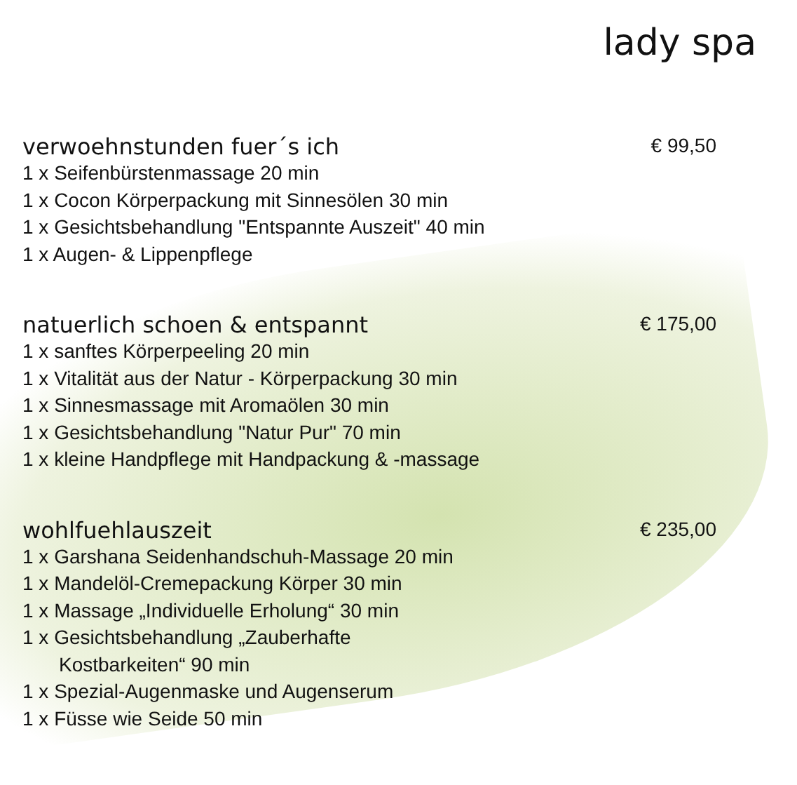lady spa
verwoehnstunden fuer´s ich
€ 99,50
1 x Seifenbürstenmassage 20 min
1 x Cocon Körperpackung mit Sinnesölen 30 min
1 x Gesichtsbehandlung "Entspannte Auszeit" 40 min
1 x Augen- & Lippenpflege
natuerlich schoen & entspannt
€ 175,00
1 x sanftes Körperpeeling 20 min
1 x Vitalität aus der Natur - Körperpackung 30 min
1 x Sinnesmassage mit Aromaölen 30 min
1 x Gesichtsbehandlung "Natur Pur" 70 min
1 x kleine Handpflege mit Handpackung & -massage
wohlfuehlauszeit
€ 235,00
1 x Garshana Seidenhandschuh-Massage 20 min
1 x Mandelöl-Cremepackung Körper 30 min
1 x Massage „Individuelle Erholung“ 30 min
1 x Gesichtsbehandlung „Zauberhafte
Kostbarkeiten“ 90 min
1 x Spezial-Augenmaske und Augenserum
1 x Füsse wie Seide 50 min